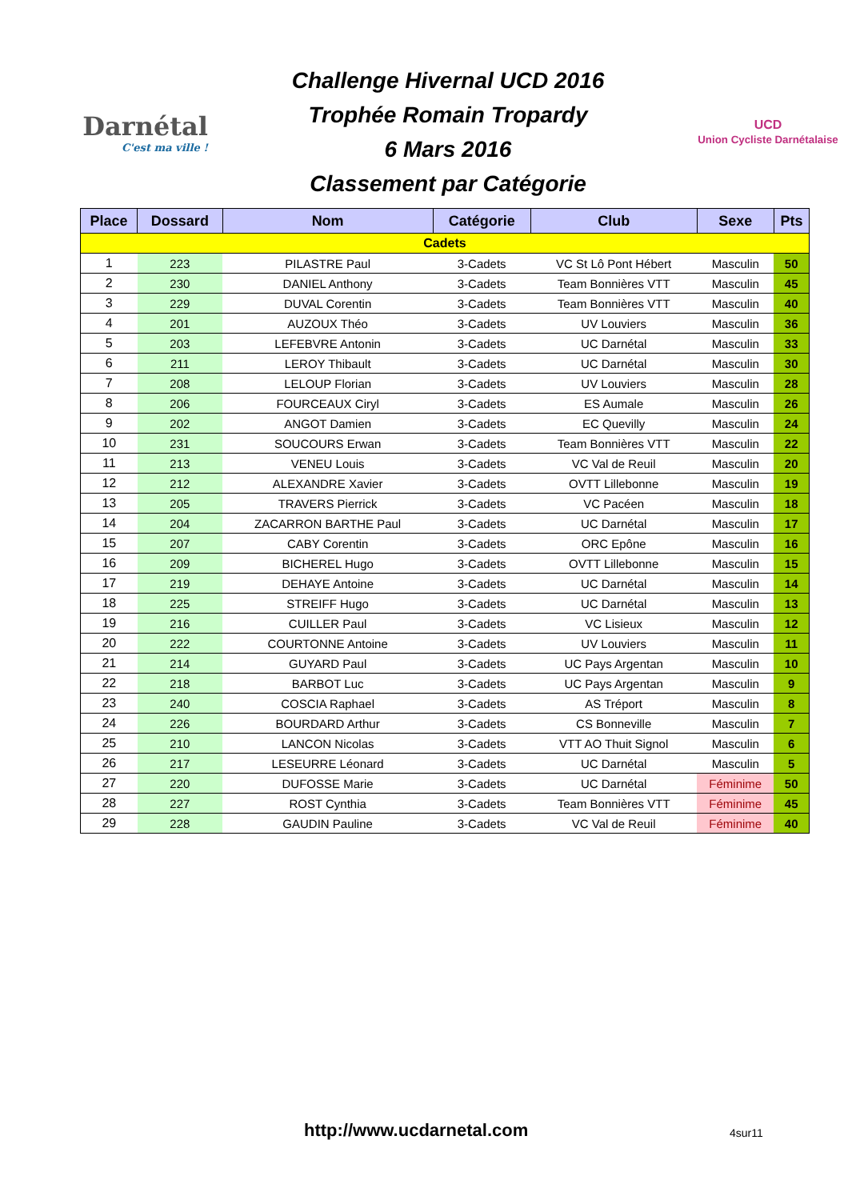Darnétal
C'est ma ville !
Challenge Hivernal UCD 2016
Trophée Romain Tropardy
6 Mars 2016
Classement par Catégorie
UCD
Union Cycliste Darnétalaise
| Place | Dossard | Nom | Catégorie | Club | Sexe | Pts |
| --- | --- | --- | --- | --- | --- | --- |
| Cadets | | | | | | |
| 1 | 223 | PILASTRE Paul | 3-Cadets | VC St Lô Pont Hébert | Masculin | 50 |
| 2 | 230 | DANIEL Anthony | 3-Cadets | Team Bonnières VTT | Masculin | 45 |
| 3 | 229 | DUVAL Corentin | 3-Cadets | Team Bonnières VTT | Masculin | 40 |
| 4 | 201 | AUZOUX Théo | 3-Cadets | UV Louviers | Masculin | 36 |
| 5 | 203 | LEFEBVRE Antonin | 3-Cadets | UC Darnétal | Masculin | 33 |
| 6 | 211 | LEROY Thibault | 3-Cadets | UC Darnétal | Masculin | 30 |
| 7 | 208 | LELOUP Florian | 3-Cadets | UV Louviers | Masculin | 28 |
| 8 | 206 | FOURCEAUX Ciryl | 3-Cadets | ES Aumale | Masculin | 26 |
| 9 | 202 | ANGOT Damien | 3-Cadets | EC Quevilly | Masculin | 24 |
| 10 | 231 | SOUCOURS Erwan | 3-Cadets | Team Bonnières VTT | Masculin | 22 |
| 11 | 213 | VENEU Louis | 3-Cadets | VC Val de Reuil | Masculin | 20 |
| 12 | 212 | ALEXANDRE Xavier | 3-Cadets | OVTT Lillebonne | Masculin | 19 |
| 13 | 205 | TRAVERS Pierrick | 3-Cadets | VC Pacéen | Masculin | 18 |
| 14 | 204 | ZACARRON BARTHE Paul | 3-Cadets | UC Darnétal | Masculin | 17 |
| 15 | 207 | CABY Corentin | 3-Cadets | ORC Epône | Masculin | 16 |
| 16 | 209 | BICHEREL Hugo | 3-Cadets | OVTT Lillebonne | Masculin | 15 |
| 17 | 219 | DEHAYE Antoine | 3-Cadets | UC Darnétal | Masculin | 14 |
| 18 | 225 | STREIFF Hugo | 3-Cadets | UC Darnétal | Masculin | 13 |
| 19 | 216 | CUILLER Paul | 3-Cadets | VC Lisieux | Masculin | 12 |
| 20 | 222 | COURTONNE Antoine | 3-Cadets | UV Louviers | Masculin | 11 |
| 21 | 214 | GUYARD Paul | 3-Cadets | UC Pays Argentan | Masculin | 10 |
| 22 | 218 | BARBOT Luc | 3-Cadets | UC Pays Argentan | Masculin | 9 |
| 23 | 240 | COSCIA Raphael | 3-Cadets | AS Tréport | Masculin | 8 |
| 24 | 226 | BOURDARD Arthur | 3-Cadets | CS Bonneville | Masculin | 7 |
| 25 | 210 | LANCON Nicolas | 3-Cadets | VTT AO Thuit Signol | Masculin | 6 |
| 26 | 217 | LESEURRE Léonard | 3-Cadets | UC Darnétal | Masculin | 5 |
| 27 | 220 | DUFOSSE Marie | 3-Cadets | UC Darnétal | Féminime | 50 |
| 28 | 227 | ROST Cynthia | 3-Cadets | Team Bonnières VTT | Féminime | 45 |
| 29 | 228 | GAUDIN Pauline | 3-Cadets | VC Val de Reuil | Féminime | 40 |
http://www.ucdarnetal.com 4sur11